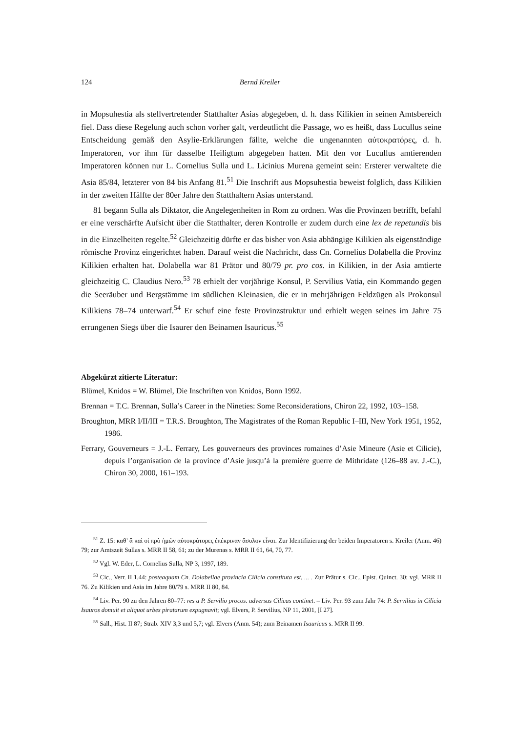124 Bernd Kreiler
in Mopsuhestia als stellvertretender Statthalter Asias abgegeben, d. h. dass Kilikien in seinen Amtsbereich fiel. Dass diese Regelung auch schon vorher galt, verdeutlicht die Passage, wo es heißt, dass Lucullus seine Entscheidung gemäß den Asylie-Erklärungen fällte, welche die ungenannten αὐτοκρατόρες, d. h. Imperatoren, vor ihm für dasselbe Heiligtum abgegeben hatten. Mit den vor Lucullus amtierenden Imperatoren können nur L. Cornelius Sulla und L. Licinius Murena gemeint sein: Ersterer verwaltete die Asia 85/84, letzterer von 84 bis Anfang 81.<sup>51</sup> Die Inschrift aus Mopsuhestia beweist folglich, dass Kilikien in der zweiten Hälfte der 80er Jahre den Statthaltern Asias unterstand.
81 begann Sulla als Diktator, die Angelegenheiten in Rom zu ordnen. Was die Provinzen betrifft, befahl er eine verschärfte Aufsicht über die Statthalter, deren Kontrolle er zudem durch eine lex de repetundis bis in die Einzelheiten regelte.<sup>52</sup> Gleichzeitig dürfte er das bisher von Asia abhängige Kilikien als eigenständige römische Provinz eingerichtet haben. Darauf weist die Nachricht, dass Cn. Cornelius Dolabella die Provinz Kilikien erhalten hat. Dolabella war 81 Prätor und 80/79 pr. pro cos. in Kilikien, in der Asia amtierte gleichzeitig C. Claudius Nero.<sup>53</sup> 78 erhielt der vorjährige Konsul, P. Servilius Vatia, ein Kommando gegen die Seeräuber und Bergstämme im südlichen Kleinasien, die er in mehrjährigen Feldzügen als Prokonsul Kilikiens 78–74 unterwarf.<sup>54</sup> Er schuf eine feste Provinzstruktur und erhielt wegen seines im Jahre 75 errungenen Siegs über die Isaurer den Beinamen Isauricus.<sup>55</sup>
Abgekürzt zitierte Literatur:
Blümel, Knidos = W. Blümel, Die Inschriften von Knidos, Bonn 1992.
Brennan = T.C. Brennan, Sulla’s Career in the Nineties: Some Reconsiderations, Chiron 22, 1992, 103–158.
Broughton, MRR I/II/III = T.R.S. Broughton, The Magistrates of the Roman Republic I–III, New York 1951, 1952, 1986.
Ferrary, Gouverneurs = J.-L. Ferrary, Les gouverneurs des provinces romaines d’Asie Mineure (Asie et Cilicie), depuis l’organisation de la province d’Asie jusqu’à la première guerre de Mithridate (126–88 av. J.-C.), Chiron 30, 2000, 161–193.
<sup>51</sup> Z. 15: καθ’ ἅ καὶ οἱ πρὸ ἡμῶν αὐτοκράτορες ἐπέκριναν ἄσυλον εἶναι. Zur Identifizierung der beiden Imperatoren s. Kreiler (Anm. 46) 79; zur Amtszeit Sullas s. MRR II 58, 61; zu der Murenas s. MRR II 61, 64, 70, 77.
<sup>52</sup> Vgl. W. Eder, L. Cornelius Sulla, NP 3, 1997, 189.
<sup>53</sup> Cic., Verr. II 1,44: posteaquam Cn. Dolabellae provincia Cilicia constituta est, ... . Zur Prätur s. Cic., Epist. Quinct. 30; vgl. MRR II 76. Zu Kilikien und Asia im Jahre 80/79 s. MRR II 80, 84.
<sup>54</sup> Liv. Per. 90 zu den Jahren 80–77: res a P. Servilio procos. adversus Cilicas continet. – Liv. Per. 93 zum Jahr 74: P. Servilius in Cilicia Isauros domuit et aliquot urbes piratarum expugnavit; vgl. Elvers, P. Servilius, NP 11, 2001, [I 27].
<sup>55</sup> Sall., Hist. II 87; Strab. XIV 3,3 und 5,7; vgl. Elvers (Anm. 54); zum Beinamen Isauricus s. MRR II 99.